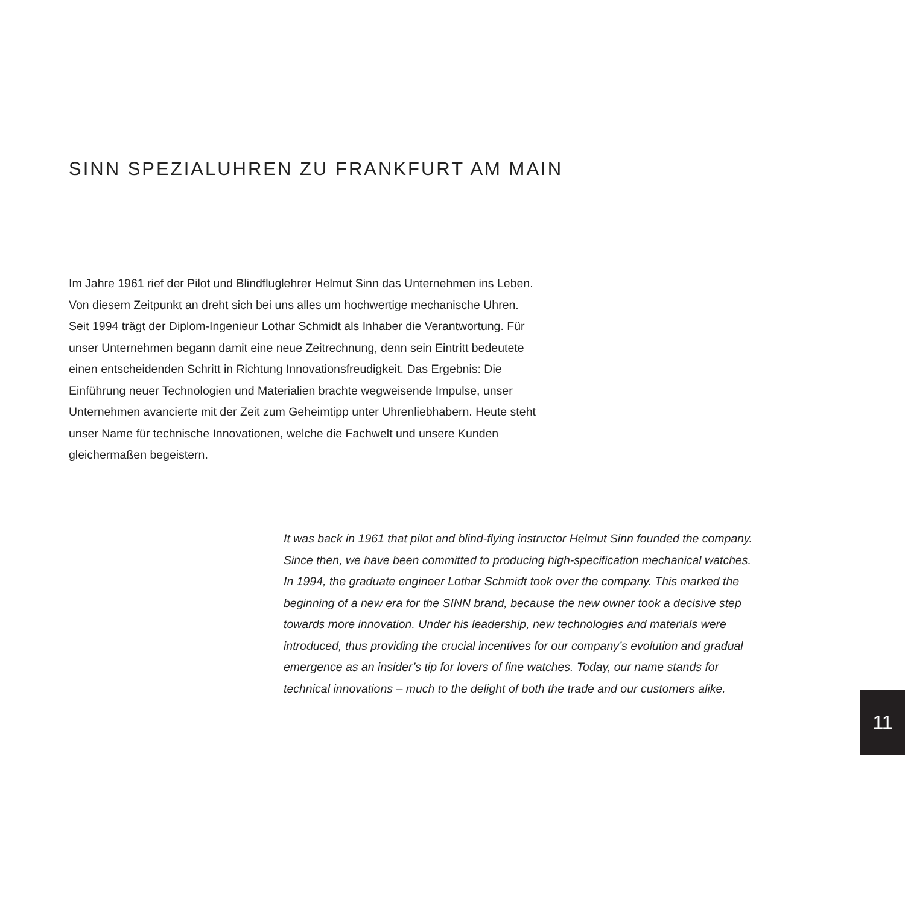SINN SPEZIALUHREN ZU FRANKFURT AM MAIN
Im Jahre 1961 rief der Pilot und Blindfluglehrer Helmut Sinn das Unternehmen ins Leben. Von diesem Zeitpunkt an dreht sich bei uns alles um hochwertige mechanische Uhren. Seit 1994 trägt der Diplom-Ingenieur Lothar Schmidt als Inhaber die Verantwortung. Für unser Unternehmen begann damit eine neue Zeitrechnung, denn sein Eintritt bedeutete einen entscheidenden Schritt in Richtung Innovationsfreudigkeit. Das Ergebnis: Die Einführung neuer Technologien und Materialien brachte wegweisende Impulse, unser Unternehmen avancierte mit der Zeit zum Geheimtipp unter Uhrenliebhabern. Heute steht unser Name für technische Innovationen, welche die Fachwelt und unsere Kunden gleichermaßen begeistern.
It was back in 1961 that pilot and blind-flying instructor Helmut Sinn founded the company. Since then, we have been committed to producing high-specification mechanical watches. In 1994, the graduate engineer Lothar Schmidt took over the company. This marked the beginning of a new era for the SINN brand, because the new owner took a decisive step towards more innovation. Under his leadership, new technologies and materials were introduced, thus providing the crucial incentives for our company’s evolution and gradual emergence as an insider’s tip for lovers of fine watches. Today, our name stands for technical innovations – much to the delight of both the trade and our customers alike.
11